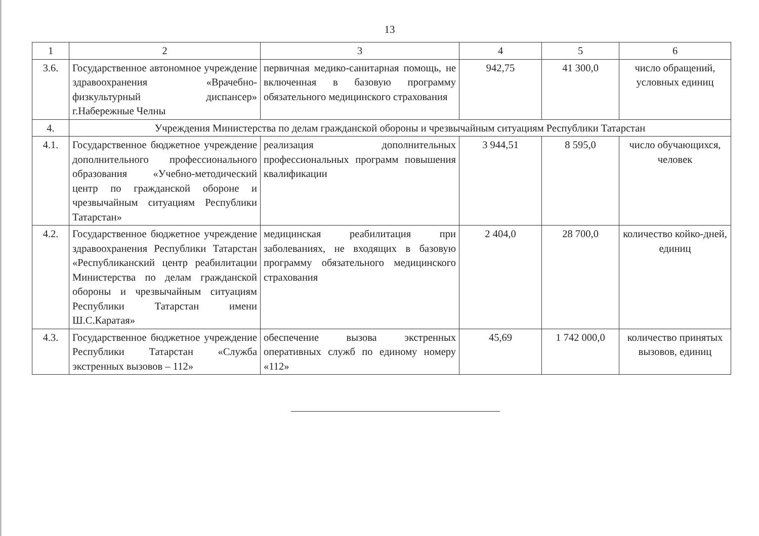13
| 1 | 2 | 3 | 4 | 5 | 6 |
| 3.6. | Государственное автономное учреждение здравоохранения «Врачебно-физкультурный диспансер» г.Набережные Челны | первичная медико-санитарная помощь, не включенная в базовую программу обязательного медицинского страхования | 942,75 | 41 300,0 | число обращений, условных единиц |
| 4. | Учреждения Министерства по делам гражданской обороны и чрезвычайным ситуациям Республики Татарстан | | | | |
| 4.1. | Государственное бюджетное учреждение дополнительного профессионального образования «Учебно-методический центр по гражданской обороне и чрезвычайным ситуациям Республики Татарстан» | реализация дополнительных профессиональных программ повышения квалификации | 3 944,51 | 8 595,0 | число обучающихся, человек |
| 4.2. | Государственное бюджетное учреждение здравоохранения Республики Татарстан «Республиканский центр реабилитации Министерства по делам гражданской обороны и чрезвычайным ситуациям Республики Татарстан имени Ш.С.Каратая» | медицинская реабилитация при заболеваниях, не входящих в базовую программу обязательного медицинского страхования | 2 404,0 | 28 700,0 | количество койко-дней, единиц |
| 4.3. | Государственное бюджетное учреждение Республики Татарстан «Служба экстренных вызовов – 112» | обеспечение вызова экстренных оперативных служб по единому номеру «112» | 45,69 | 1 742 000,0 | количество принятых вызовов, единиц |